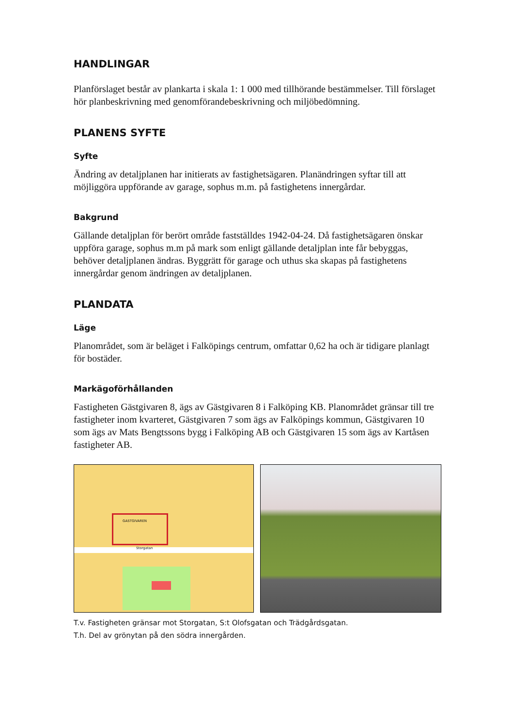HANDLINGAR
Planförslaget består av plankarta i skala 1: 1 000 med tillhörande bestämmelser. Till förslaget hör planbeskrivning med genomförandebeskrivning och miljöbedömning.
PLANENS SYFTE
Syfte
Ändring av detaljplanen har initierats av fastighetsägaren. Planändringen syftar till att möjliggöra uppförande av garage, sophus m.m. på fastighetens innergårdar.
Bakgrund
Gällande detaljplan för berört område fastställdes 1942-04-24. Då fastighetsägaren önskar uppföra garage, sophus m.m på mark som enligt gällande detaljplan inte får bebyggas, behöver detaljplanen ändras. Byggrätt för garage och uthus ska skapas på fastighetens innergårdar genom ändringen av detaljplanen.
PLANDATA
Läge
Planområdet, som är beläget i Falköpings centrum, omfattar 0,62 ha och är tidigare planlagt för bostäder.
Markägoförhållanden
Fastigheten Gästgivaren 8, ägs av Gästgivaren 8 i Falköping KB. Planområdet gränsar till tre fastigheter inom kvarteret, Gästgivaren 7 som ägs av Falköpings kommun, Gästgivaren 10 som ägs av Mats Bengtssons bygg i Falköping AB och Gästgivaren 15 som ägs av Kartåsen fastigheter AB.
GASTGIVAREN
Storgatan
T.v. Fastigheten gränsar mot Storgatan, S:t Olofsgatan och Trädgårdsgatan.
T.h. Del av grönytan på den södra innergården.